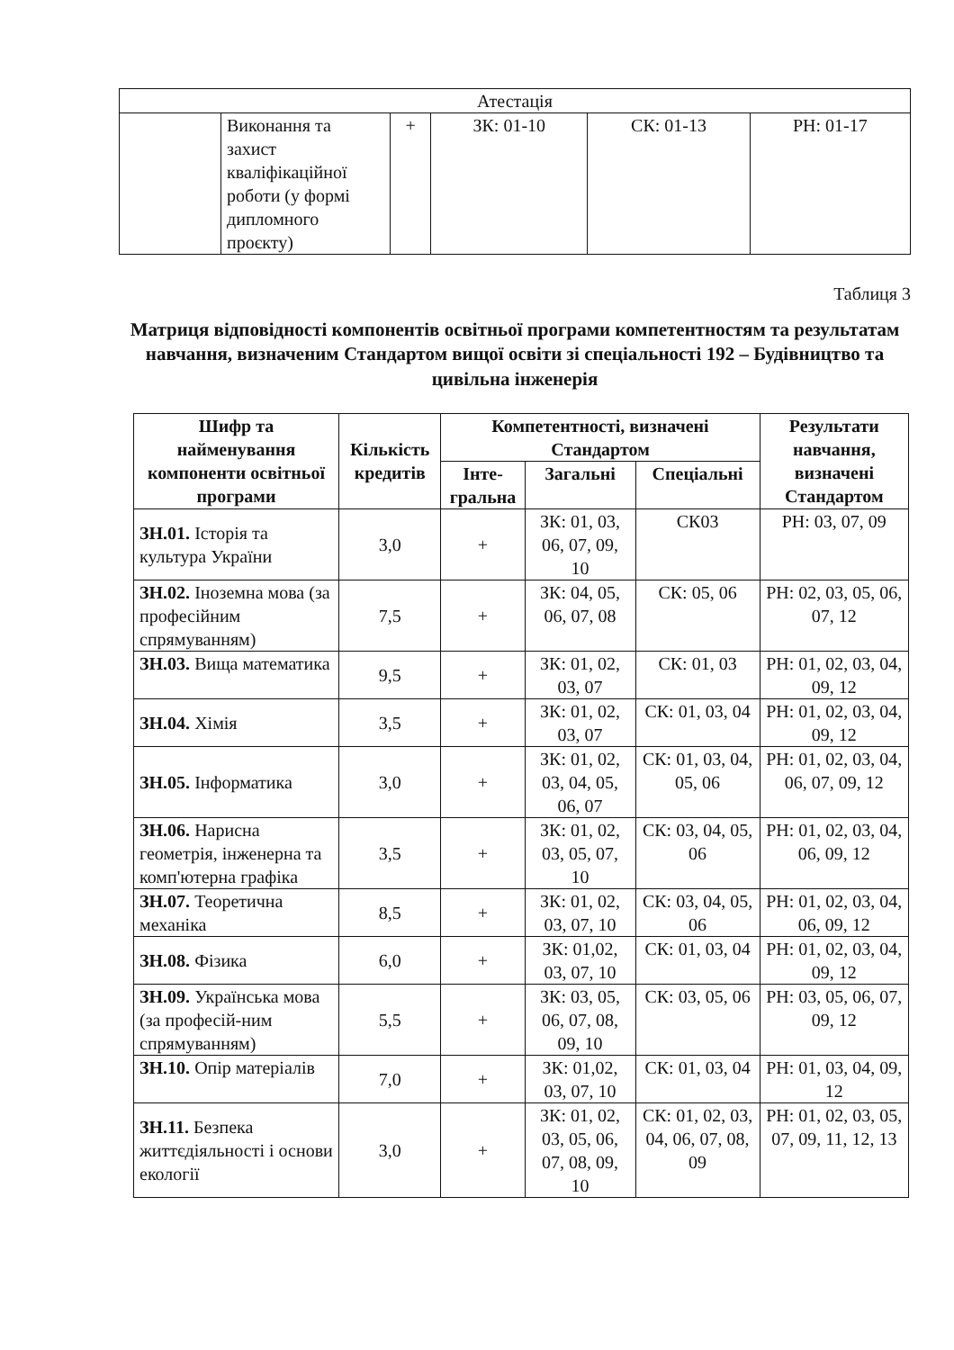| Атестація | | | | | |
| | Виконання та захист кваліфікаційної роботи (у формі дипломного проєкту) | + | ЗК: 01-10 | СК: 01-13 | РН: 01-17 |
Таблиця 3
Матриця відповідності компонентів освітньої програми компетентностям та результатам навчання, визначеним Стандартом вищої освіти зі спеціальності 192 – Будівництво та цивільна інженерія
| Шифр та найменування компоненти освітньої програми | Кількість кредитів | Компетентності, визначені Стандартом | | | Результати навчання, визначені Стандартом |
| --- | --- | --- | --- | --- | --- |
| | | Інте-гральна | Загальні | Спеціальні | |
| ЗН.01. Історія та культура України | 3,0 | + | ЗК: 01, 03, 06, 07, 09, 10 | СК03 | РН: 03, 07, 09 |
| ЗН.02. Іноземна мова (за професійним спрямуванням) | 7,5 | + | ЗК: 04, 05, 06, 07, 08 | СК: 05, 06 | РН: 02, 03, 05, 06, 07, 12 |
| ЗН.03. Вища математика | 9,5 | + | ЗК: 01, 02, 03, 07 | СК: 01, 03 | РН: 01, 02, 03, 04, 09, 12 |
| ЗН.04. Хімія | 3,5 | + | ЗК: 01, 02, 03, 07 | СК: 01, 03, 04 | РН: 01, 02, 03, 04, 09, 12 |
| ЗН.05. Інформатика | 3,0 | + | ЗК: 01, 02, 03, 04, 05, 06, 07 | СК: 01, 03, 04, 05, 06 | РН: 01, 02, 03, 04, 06, 07, 09, 12 |
| ЗН.06. Нарисна геометрія, інженерна та комп'ютерна графіка | 3,5 | + | ЗК: 01, 02, 03, 05, 07, 10 | СК: 03, 04, 05, 06 | РН: 01, 02, 03, 04, 06, 09, 12 |
| ЗН.07. Теоретична механіка | 8,5 | + | ЗК: 01, 02, 03, 07, 10 | СК: 03, 04, 05, 06 | РН: 01, 02, 03, 04, 06, 09, 12 |
| ЗН.08. Фізика | 6,0 | + | ЗК: 01,02, 03, 07, 10 | СК: 01, 03, 04 | РН: 01, 02, 03, 04, 09, 12 |
| ЗН.09. Українська мова (за професій-ним спрямуванням) | 5,5 | + | ЗК: 03, 05, 06, 07, 08, 09, 10 | СК: 03, 05, 06 | РН: 03, 05, 06, 07, 09, 12 |
| ЗН.10. Опір матеріалів | 7,0 | + | ЗК: 01,02, 03, 07, 10 | СК: 01, 03, 04 | РН: 01, 03, 04, 09, 12 |
| ЗН.11. Безпека життєдіяльності і основи екології | 3,0 | + | ЗК: 01, 02, 03, 05, 06, 07, 08, 09, 10 | СК: 01, 02, 03, 04, 06, 07, 08, 09 | РН: 01, 02, 03, 05, 07, 09, 11, 12, 13 |